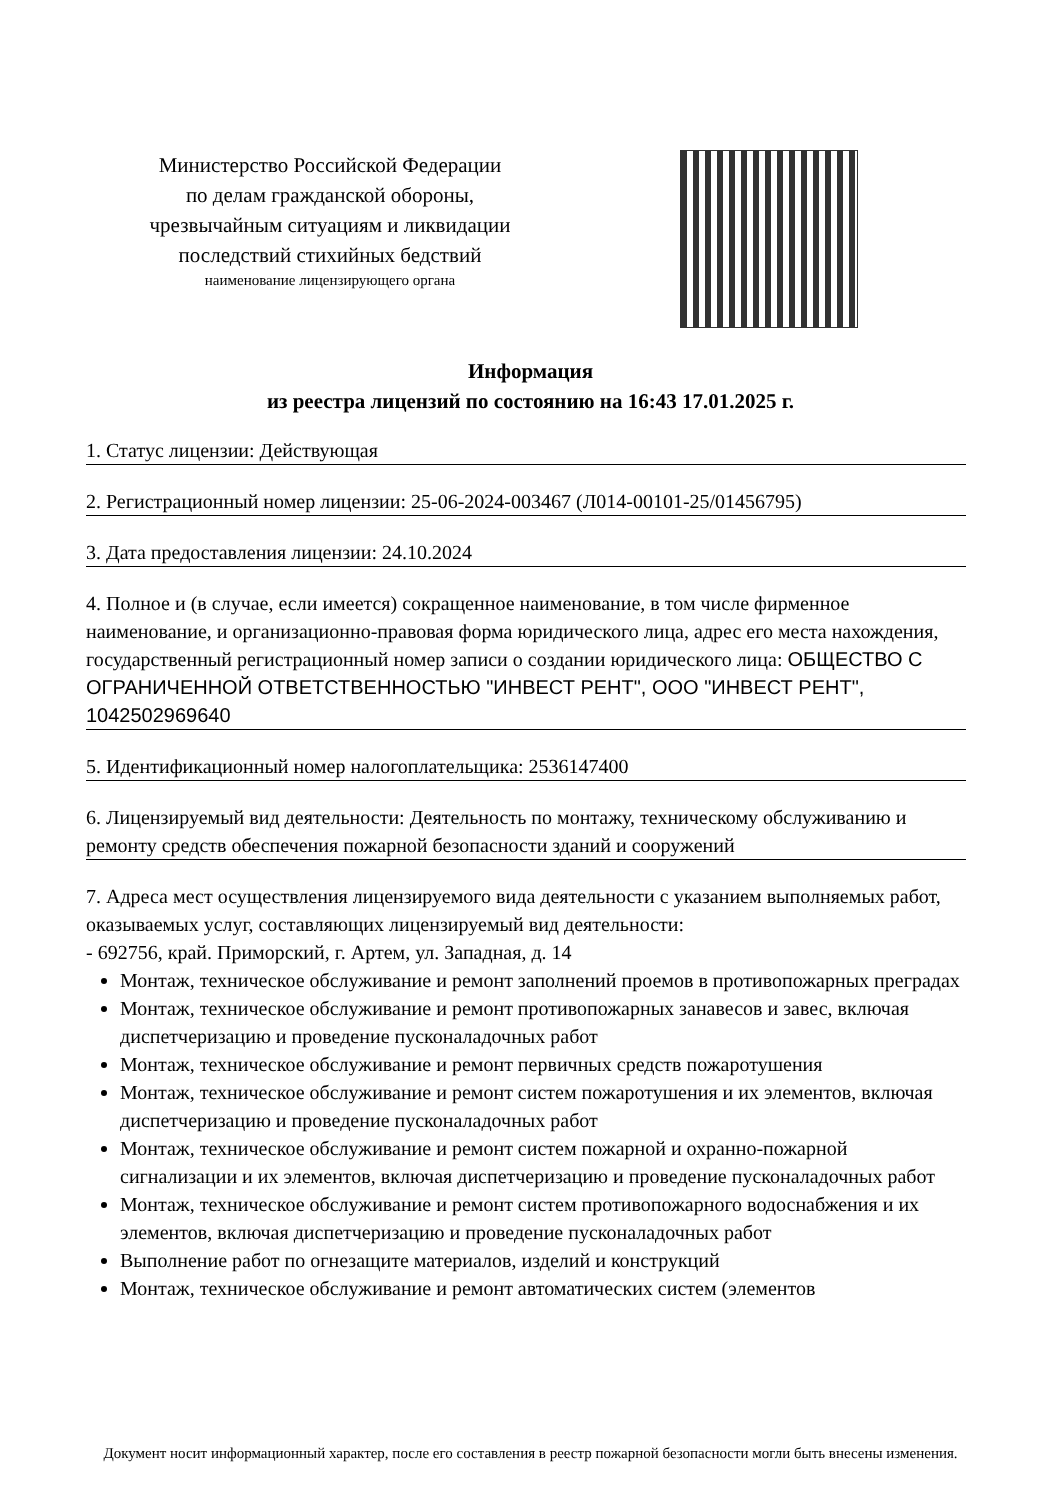Министерство Российской Федерации
по делам гражданской обороны,
чрезвычайным ситуациям и ликвидации
последствий стихийных бедствий
наименование лицензирующего органа
Информация
из реестра лицензий по состоянию на 16:43 17.01.2025 г.
1. Статус лицензии: Действующая
2. Регистрационный номер лицензии: 25-06-2024-003467 (Л014-00101-25/01456795)
3. Дата предоставления лицензии: 24.10.2024
4. Полное и (в случае, если имеется) сокращенное наименование, в том числе фирменное наименование, и организационно-правовая форма юридического лица, адрес его места нахождения, государственный регистрационный номер записи о создании юридического лица: ОБЩЕСТВО С ОГРАНИЧЕННОЙ ОТВЕТСТВЕННОСТЬЮ "ИНВЕСТ РЕНТ", ООО "ИНВЕСТ РЕНТ", 1042502969640
5. Идентификационный номер налогоплательщика: 2536147400
6. Лицензируемый вид деятельности: Деятельность по монтажу, техническому обслуживанию и ремонту средств обеспечения пожарной безопасности зданий и сооружений
7. Адреса мест осуществления лицензируемого вида деятельности с указанием выполняемых работ, оказываемых услуг, составляющих лицензируемый вид деятельности:
- 692756, край. Приморский, г. Артем, ул. Западная, д. 14
Монтаж, техническое обслуживание и ремонт заполнений проемов в противопожарных преградах
Монтаж, техническое обслуживание и ремонт противопожарных занавесов и завес, включая диспетчеризацию и проведение пусконаладочных работ
Монтаж, техническое обслуживание и ремонт первичных средств пожаротушения
Монтаж, техническое обслуживание и ремонт систем пожаротушения и их элементов, включая диспетчеризацию и проведение пусконаладочных работ
Монтаж, техническое обслуживание и ремонт систем пожарной и охранно-пожарной сигнализации и их элементов, включая диспетчеризацию и проведение пусконаладочных работ
Монтаж, техническое обслуживание и ремонт систем противопожарного водоснабжения и их элементов, включая диспетчеризацию и проведение пусконаладочных работ
Выполнение работ по огнезащите материалов, изделий и конструкций
Монтаж, техническое обслуживание и ремонт автоматических систем (элементов
Документ носит информационный характер, после его составления в реестр пожарной безопасности могли быть внесены изменения.